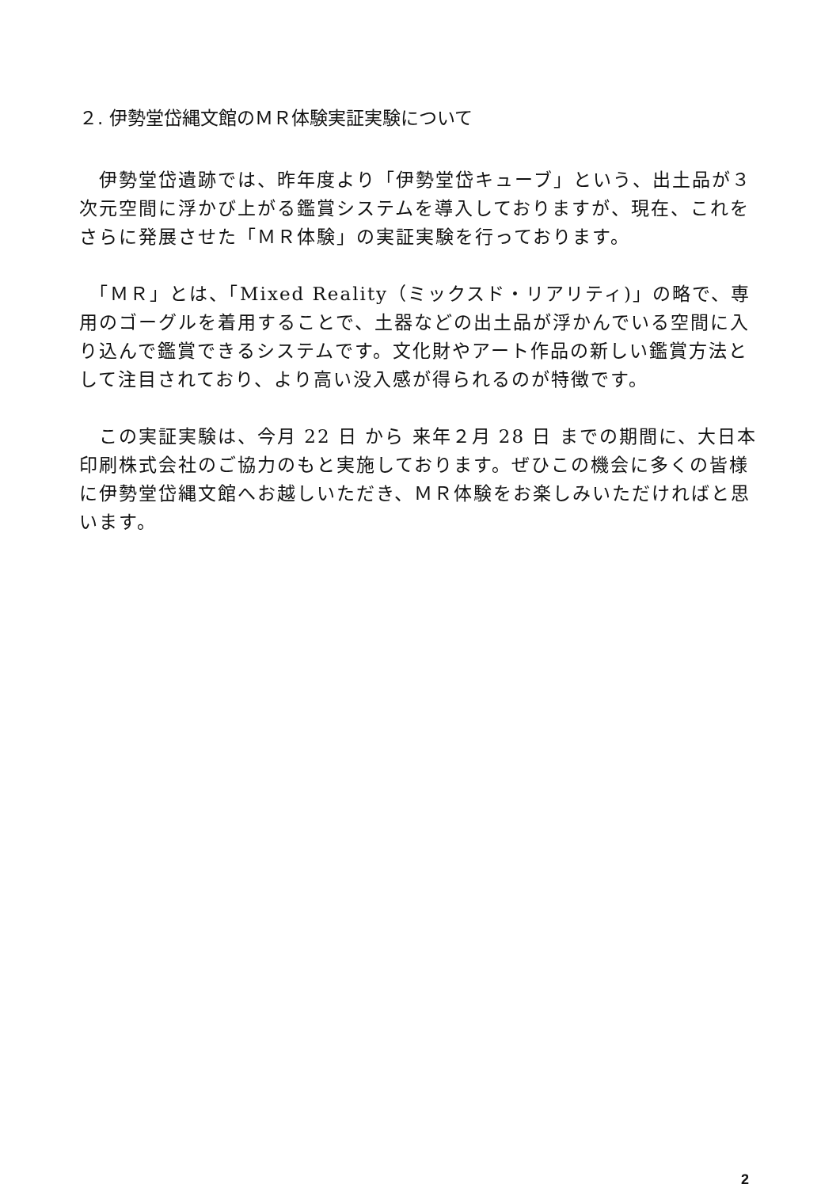２. 伊勢堂岱縄文館のＭＲ体験実証実験について
　伊勢堂岱遺跡では、昨年度より「伊勢堂岱キューブ」という、出土品が３次元空間に浮かび上がる鑑賞システムを導入しておりますが、現在、これをさらに発展させた「ＭＲ体験」の実証実験を行っております。
　「ＭＲ」とは、「Mixed Reality（ミックスド・リアリティ)」の略で、専用のゴーグルを着用することで、土器などの出土品が浮かんでいる空間に入り込んで鑑賞できるシステムです。文化財やアート作品の新しい鑑賞方法として注目されており、より高い没入感が得られるのが特徴です。
　この実証実験は、今月 22 日 から 来年２月 28 日 までの期間に、大日本印刷株式会社のご協力のもと実施しております。ぜひこの機会に多くの皆様に伊勢堂岱縄文館へお越しいただき、ＭＲ体験をお楽しみいただければと思います。
2